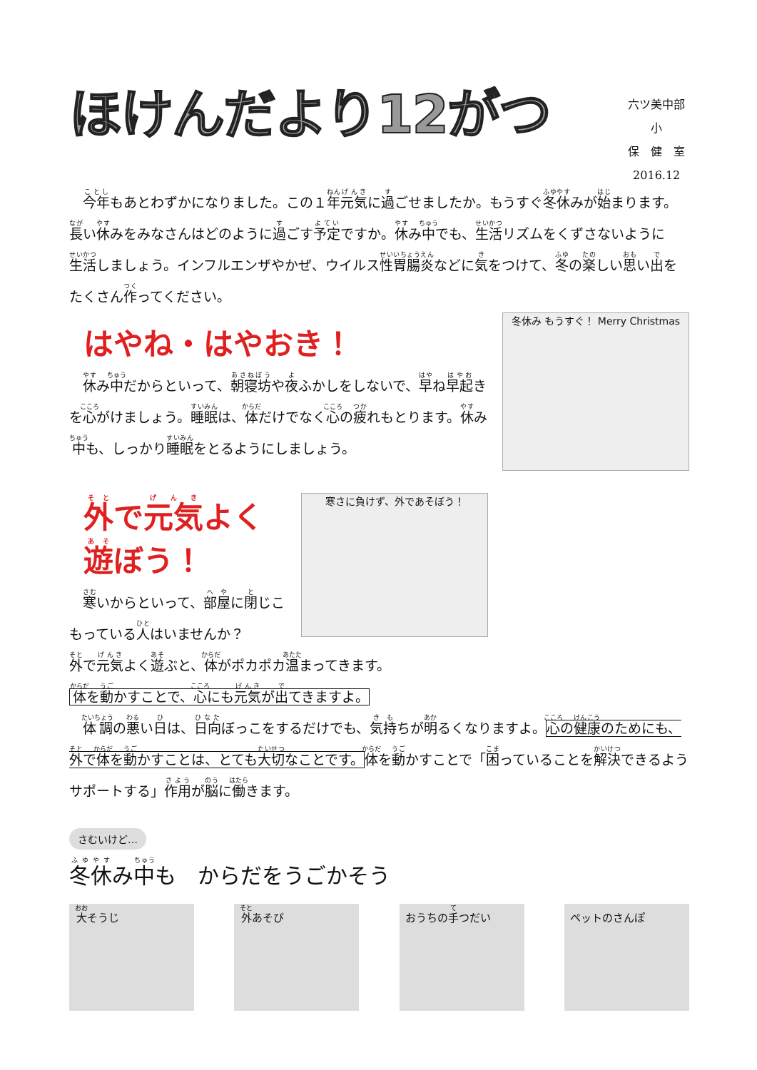ほけんだより12がつ
六ツ美中部小
保　健　室
2016.12
　今年もあとわずかになりました。この１年元気に過ごせましたか。もうすぐ冬休みが始まります。長い休みをみなさんはどのように過ごす予定ですか。休み中でも、生活リズムをくずさないように生活しましょう。インフルエンザやかぜ、ウイルス性胃腸炎などに気をつけて、冬の楽しい思い出をたくさん作ってください。
冬休み もうすぐ！ Merry Christmas
はやね・はやおき！
　休み中だからといって、朝寝坊や夜ふかしをしないで、早ね早起きを心がけましょう。睡眠は、体だけでなく心の疲れもとります。休み中も、しっかり睡眠をとるようにしましょう。
寒さに負けず、外であそぼう！
外で元気よく遊ぼう！
　寒いからといって、部屋に閉じこもっている人はいませんか？
外で元気よく遊ぶと、体がポカポカ温まってきます。
体を動かすことで、心にも元気が出てきますよ。
　体調の悪い日は、日向ぼっこをするだけでも、気持ちが明るくなりますよ。心の健康のためにも、外で体を動かすことは、とても大切なことです。体を動かすことで「困っていることを解決できるようサポートする」作用が脳に働きます。
さむいけど…
冬休み中も　からだをうごかそう
大そうじ 外あそび おうちの手つだい ペットのさんぽ